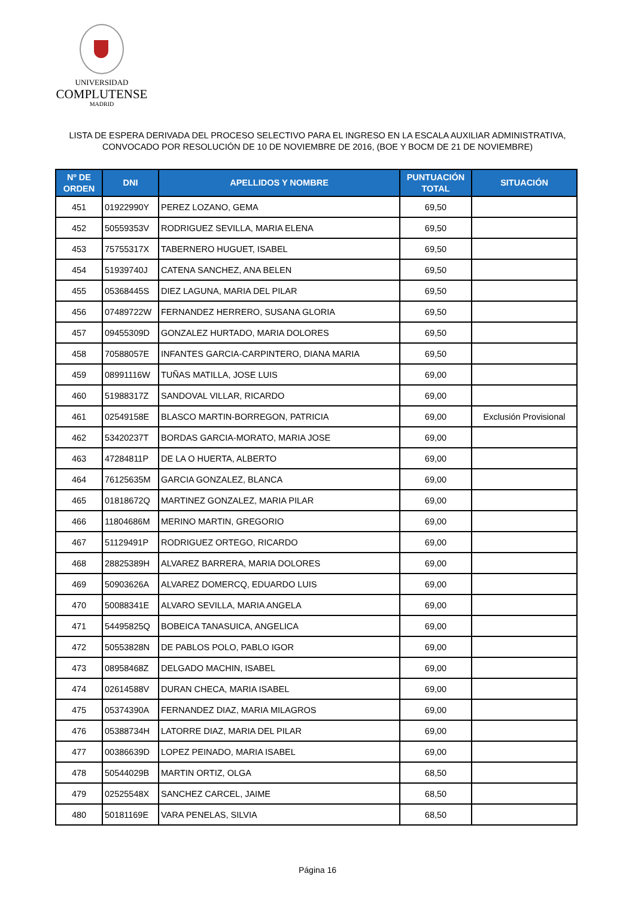UNIVERSIDAD
COMPLUTENSE
MADRID
LISTA DE ESPERA DERIVADA DEL PROCESO SELECTIVO PARA EL INGRESO EN LA ESCALA AUXILIAR ADMINISTRATIVA,
CONVOCADO POR RESOLUCIÓN DE 10 DE NOVIEMBRE DE 2016, (BOE Y BOCM DE 21 DE NOVIEMBRE)
| Nº DE ORDEN | DNI | APELLIDOS Y NOMBRE | PUNTUACIÓN TOTAL | SITUACIÓN |
| --- | --- | --- | --- | --- |
| 451 | 01922990Y | PEREZ LOZANO, GEMA | 69,50 | |
| 452 | 50559353V | RODRIGUEZ SEVILLA, MARIA ELENA | 69,50 | |
| 453 | 75755317X | TABERNERO HUGUET, ISABEL | 69,50 | |
| 454 | 51939740J | CATENA SANCHEZ, ANA BELEN | 69,50 | |
| 455 | 05368445S | DIEZ LAGUNA, MARIA DEL PILAR | 69,50 | |
| 456 | 07489722W | FERNANDEZ HERRERO, SUSANA GLORIA | 69,50 | |
| 457 | 09455309D | GONZALEZ HURTADO, MARIA DOLORES | 69,50 | |
| 458 | 70588057E | INFANTES GARCIA-CARPINTERO, DIANA MARIA | 69,50 | |
| 459 | 08991116W | TUÑAS MATILLA, JOSE LUIS | 69,00 | |
| 460 | 51988317Z | SANDOVAL VILLAR, RICARDO | 69,00 | |
| 461 | 02549158E | BLASCO MARTIN-BORREGON, PATRICIA | 69,00 | Exclusión Provisional |
| 462 | 53420237T | BORDAS GARCIA-MORATO, MARIA JOSE | 69,00 | |
| 463 | 47284811P | DE LA O HUERTA, ALBERTO | 69,00 | |
| 464 | 76125635M | GARCIA GONZALEZ, BLANCA | 69,00 | |
| 465 | 01818672Q | MARTINEZ GONZALEZ, MARIA PILAR | 69,00 | |
| 466 | 11804686M | MERINO MARTIN, GREGORIO | 69,00 | |
| 467 | 51129491P | RODRIGUEZ ORTEGO, RICARDO | 69,00 | |
| 468 | 28825389H | ALVAREZ BARRERA, MARIA DOLORES | 69,00 | |
| 469 | 50903626A | ALVAREZ DOMERCQ, EDUARDO LUIS | 69,00 | |
| 470 | 50088341E | ALVARO SEVILLA, MARIA ANGELA | 69,00 | |
| 471 | 54495825Q | BOBEICA TANASUICA, ANGELICA | 69,00 | |
| 472 | 50553828N | DE PABLOS POLO, PABLO IGOR | 69,00 | |
| 473 | 08958468Z | DELGADO MACHIN, ISABEL | 69,00 | |
| 474 | 02614588V | DURAN CHECA, MARIA ISABEL | 69,00 | |
| 475 | 05374390A | FERNANDEZ DIAZ, MARIA MILAGROS | 69,00 | |
| 476 | 05388734H | LATORRE DIAZ, MARIA DEL PILAR | 69,00 | |
| 477 | 00386639D | LOPEZ PEINADO, MARIA ISABEL | 69,00 | |
| 478 | 50544029B | MARTIN ORTIZ, OLGA | 68,50 | |
| 479 | 02525548X | SANCHEZ CARCEL, JAIME | 68,50 | |
| 480 | 50181169E | VARA PENELAS, SILVIA | 68,50 | |
Página 16